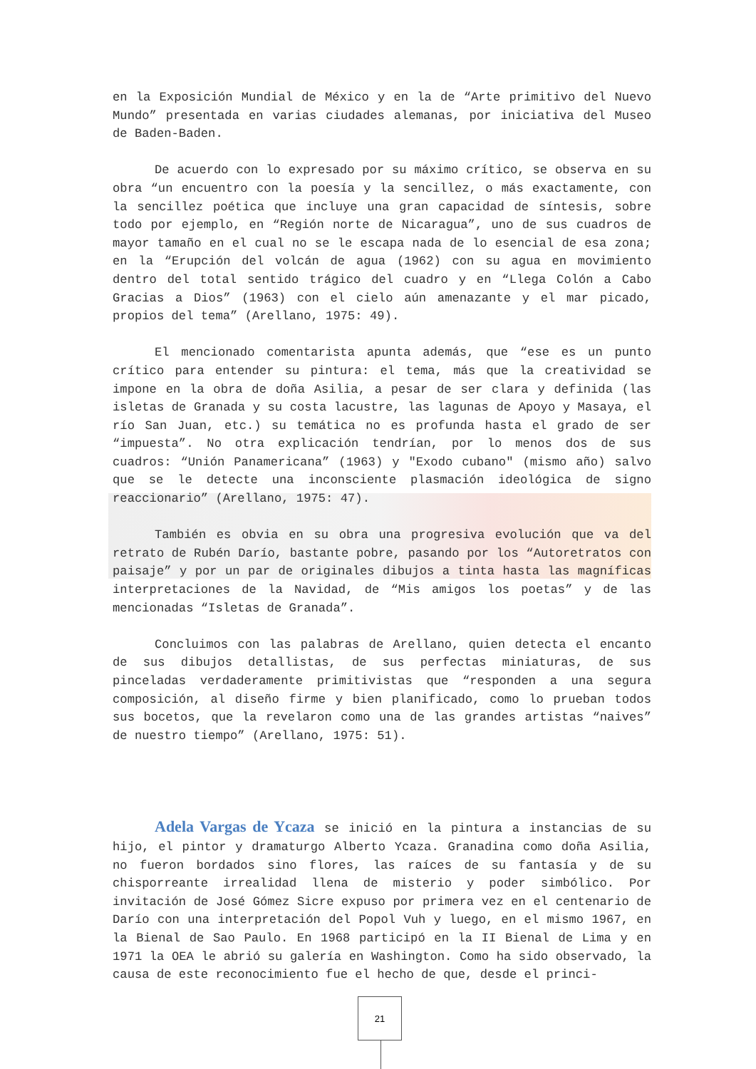en la Exposición Mundial de México y en la de “Arte primitivo del Nuevo Mundo” presentada en varias ciudades alemanas, por iniciativa del Museo de Baden-Baden.
De acuerdo con lo expresado por su máximo crítico, se observa en su obra “un encuentro con la poesía y la sencillez, o más exactamente, con la sencillez poética que incluye una gran capacidad de síntesis, sobre todo por ejemplo, en “Región norte de Nicaragua”, uno de sus cuadros de mayor tamaño en el cual no se le escapa nada de lo esencial de esa zona; en la “Erupción del volcán de agua (1962) con su agua en movimiento dentro del total sentido trágico del cuadro y en “Llega Colón a Cabo Gracias a Dios” (1963) con el cielo aún amenazante y el mar picado, propios del tema” (Arellano, 1975: 49).
El mencionado comentarista apunta además, que “ese es un punto crítico para entender su pintura: el tema, más que la creatividad se impone en la obra de doña Asilia, a pesar de ser clara y definida (las isletas de Granada y su costa lacustre, las lagunas de Apoyo y Masaya, el río San Juan, etc.) su temática no es profunda hasta el grado de ser “impuesta”. No otra explicación tendrían, por lo menos dos de sus cuadros: “Unión Panamericana” (1963) y "Exodo cubano" (mismo año) salvo que se le detecte una inconsciente plasmación ideológica de signo reaccionario” (Arellano, 1975: 47).
También es obvia en su obra una progresiva evolución que va del retrato de Rubén Darío, bastante pobre, pasando por los “Autoretratos con paisaje” y por un par de originales dibujos a tinta hasta las magníficas interpretaciones de la Navidad, de “Mis amigos los poetas” y de las mencionadas “Isletas de Granada”.
Concluimos con las palabras de Arellano, quien detecta el encanto de sus dibujos detallistas, de sus perfectas miniaturas, de sus pinceladas verdaderamente primitivistas que “responden a una segura composición, al diseño firme y bien planificado, como lo prueban todos sus bocetos, que la revelaron como una de las grandes artistas “naives” de nuestro tiempo” (Arellano, 1975: 51).
Adela Vargas de Ycaza se inició en la pintura a instancias de su hijo, el pintor y dramaturgo Alberto Ycaza. Granadina como doña Asilia, no fueron bordados sino flores, las raíces de su fantasía y de su chisporreante irrealidad llena de misterio y poder simbólico. Por invitación de José Gómez Sicre expuso por primera vez en el centenario de Darío con una interpretación del Popol Vuh y luego, en el mismo 1967, en la Bienal de Sao Paulo. En 1968 participó en la II Bienal de Lima y en 1971 la OEA le abrió su galería en Washington. Como ha sido observado, la causa de este reconocimiento fue el hecho de que, desde el princi-
21